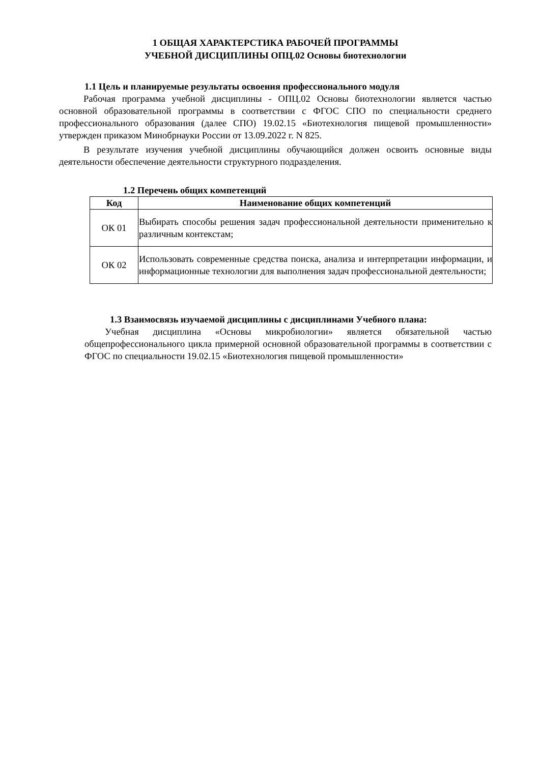1 ОБЩАЯ ХАРАКТЕРСТИКА РАБОЧЕЙ ПРОГРАММЫ
УЧЕБНОЙ ДИСЦИПЛИНЫ ОПЦ.02 Основы биотехнологии
1.1 Цель и планируемые результаты освоения профессионального модуля
Рабочая программа учебной дисциплины - ОПЦ.02 Основы биотехнологии является частью основной образовательной программы в соответствии с ФГОС СПО по специальности среднего профессионального образования (далее СПО) 19.02.15 «Биотехнология пищевой промышленности» утвержден приказом Минобрнауки России от 13.09.2022 г. N 825.
В результате изучения учебной дисциплины обучающийся должен освоить основные виды деятельности обеспечение деятельности структурного подразделения.
1.2 Перечень общих компетенций
| Код | Наименование общих компетенций |
| --- | --- |
| ОК 01 | Выбирать способы решения задач профессиональной деятельности применительно к различным контекстам; |
| ОК 02 | Использовать современные средства поиска, анализа и интерпретации информации, и информационные технологии для выполнения задач профессиональной деятельности; |
1.3 Взаимосвязь изучаемой дисциплины с дисциплинами Учебного плана:
Учебная дисциплина «Основы микробиологии» является обязательной частью общепрофессионального цикла примерной основной образовательной программы в соответствии с ФГОС по специальности 19.02.15 «Биотехнология пищевой промышленности»